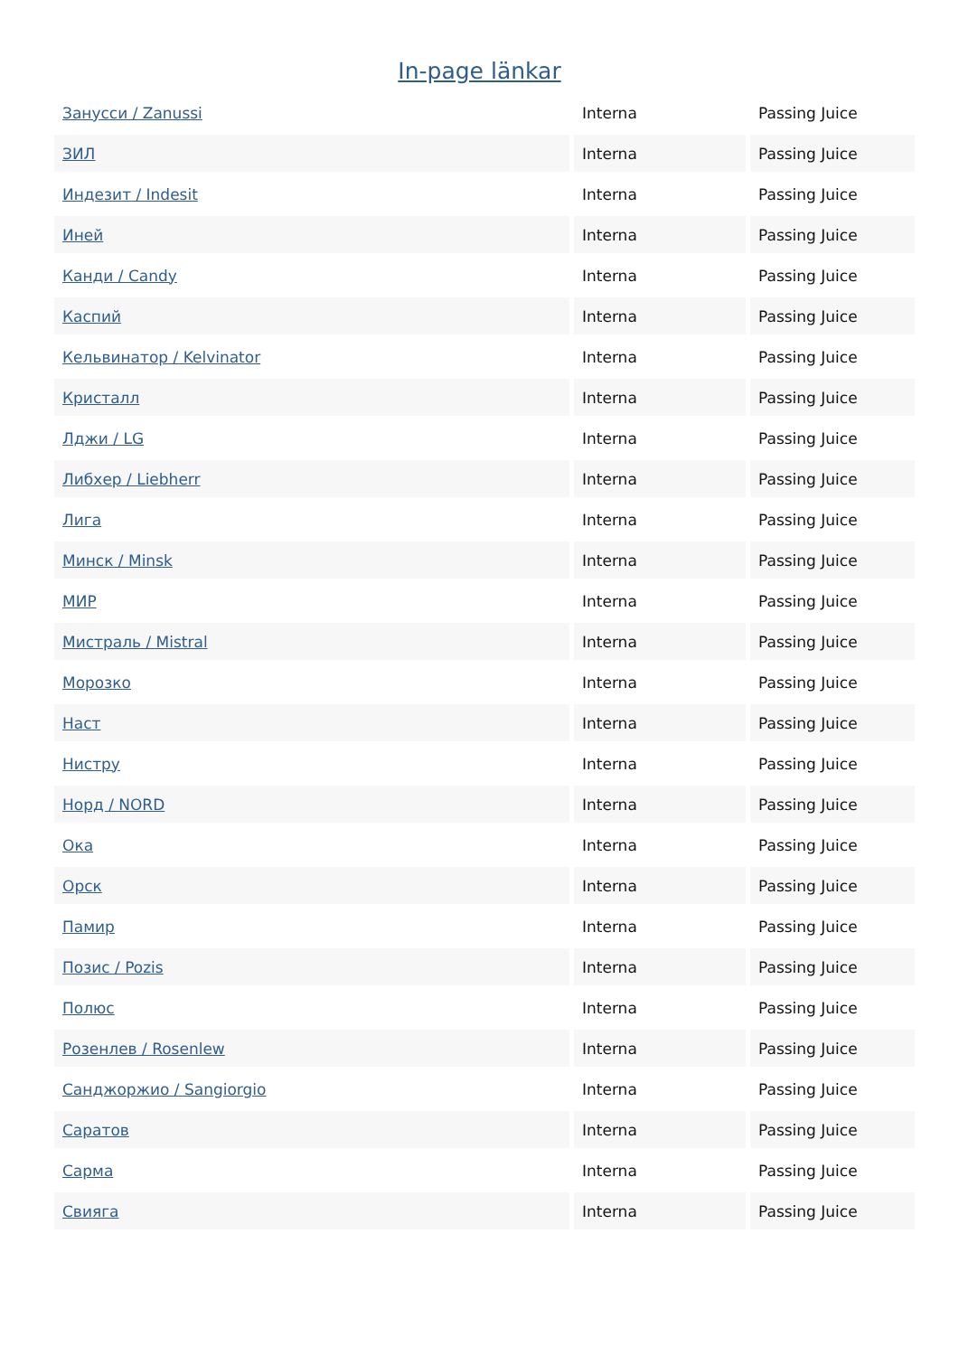In-page länkar
| Занусси / Zanussi | Interna | Passing Juice |
| ЗИЛ | Interna | Passing Juice |
| Индезит / Indesit | Interna | Passing Juice |
| Иней | Interna | Passing Juice |
| Канди / Candy | Interna | Passing Juice |
| Каспий | Interna | Passing Juice |
| Кельвинатор / Kelvinator | Interna | Passing Juice |
| Кристалл | Interna | Passing Juice |
| Лджи / LG | Interna | Passing Juice |
| Либхер / Liebherr | Interna | Passing Juice |
| Лига | Interna | Passing Juice |
| Минск / Minsk | Interna | Passing Juice |
| МИР | Interna | Passing Juice |
| Мистраль / Mistral | Interna | Passing Juice |
| Морозко | Interna | Passing Juice |
| Наст | Interna | Passing Juice |
| Нистру | Interna | Passing Juice |
| Норд / NORD | Interna | Passing Juice |
| Ока | Interna | Passing Juice |
| Орск | Interna | Passing Juice |
| Памир | Interna | Passing Juice |
| Позис / Pozis | Interna | Passing Juice |
| Полюс | Interna | Passing Juice |
| Розенлев / Rosenlew | Interna | Passing Juice |
| Санджоржио / Sangiorgio | Interna | Passing Juice |
| Саратов | Interna | Passing Juice |
| Сарма | Interna | Passing Juice |
| Свияга | Interna | Passing Juice |